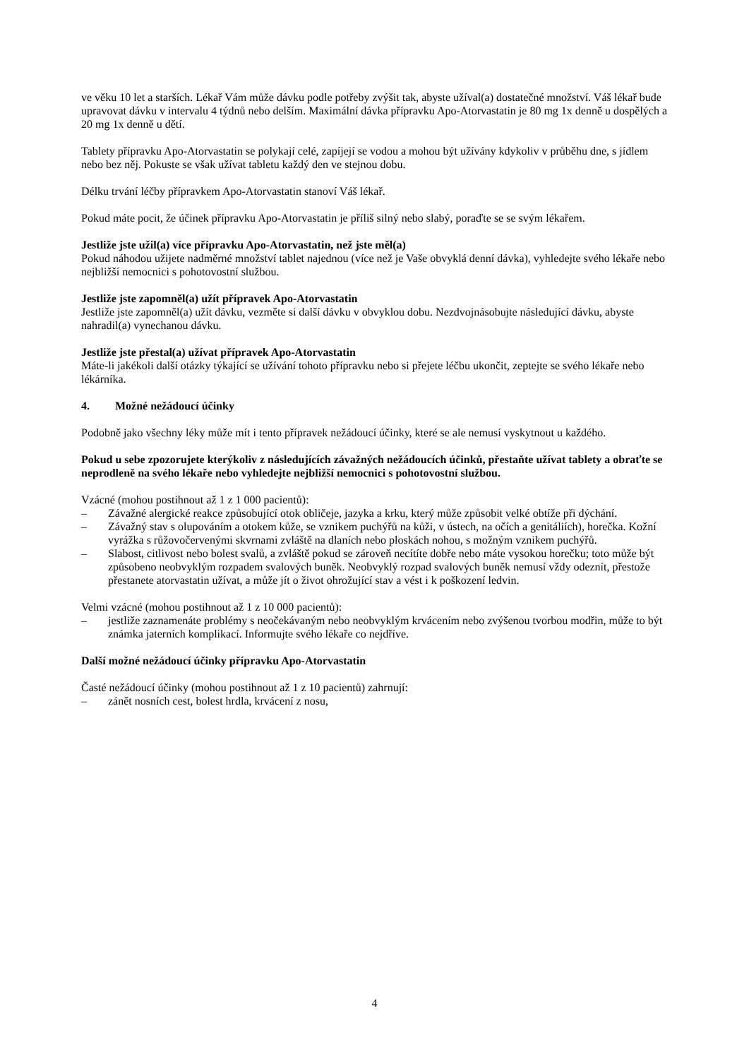ve věku 10 let a starších. Lékař Vám může dávku podle potřeby zvýšit tak, abyste užíval(a) dostatečné množství. Váš lékař bude upravovat dávku v intervalu 4 týdnů nebo delším. Maximální dávka přípravku Apo-Atorvastatin je 80 mg 1x denně u dospělých a 20 mg 1x denně u dětí.
Tablety přípravku Apo-Atorvastatin se polykají celé, zapíjejí se vodou a mohou být užívány kdykoliv v průběhu dne, s jídlem nebo bez něj. Pokuste se však užívat tabletu každý den ve stejnou dobu.
Délku trvání léčby přípravkem Apo-Atorvastatin stanoví Váš lékař.
Pokud máte pocit, že účinek přípravku Apo-Atorvastatin je příliš silný nebo slabý, poraďte se se svým lékařem.
Jestliže jste užil(a) více přípravku Apo-Atorvastatin, než jste měl(a)
Pokud náhodou užijete nadměrné množství tablet najednou (více než je Vaše obvyklá denní dávka), vyhledejte svého lékaře nebo nejbližší nemocnici s pohotovostní službou.
Jestliže jste zapomněl(a) užít přípravek Apo-Atorvastatin
Jestliže jste zapomněl(a) užít dávku, vezměte si další dávku v obvyklou dobu. Nezdvojnásobujte následující dávku, abyste nahradil(a) vynechanou dávku.
Jestliže jste přestal(a) užívat přípravek Apo-Atorvastatin
Máte-li jakékoli další otázky týkající se užívání tohoto přípravku nebo si přejete léčbu ukončit, zeptejte se svého lékaře nebo lékárníka.
4. Možné nežádoucí účinky
Podobně jako všechny léky může mít i tento přípravek nežádoucí účinky, které se ale nemusí vyskytnout u každého.
Pokud u sebe zpozorujete kterýkoliv z následujících závažných nežádoucích účinků, přestaňte užívat tablety a obraťte se neprodleně na svého lékaře nebo vyhledejte nejbližší nemocnici s pohotovostní službou.
Vzácné (mohou postihnout až 1 z 1 000 pacientů):
– Závažné alergické reakce způsobující otok obličeje, jazyka a krku, který může způsobit velké obtíže při dýchání.
– Závažný stav s olupováním a otokem kůže, se vznikem puchýřů na kůži, v ústech, na očích a genitáliích), horečka. Kožní vyrážka s růžovočervenými skvrnami zvláště na dlaních nebo ploskách nohou, s možným vznikem puchýřů.
– Slabost, citlivost nebo bolest svalů, a zvláště pokud se zároveň necítíte dobře nebo máte vysokou horečku; toto může být způsobeno neobvyklým rozpadem svalových buněk. Neobvyklý rozpad svalových buněk nemusí vždy odeznít, přestože přestanete atorvastatin užívat, a může jít o život ohrožující stav a vést i k poškození ledvin.
Velmi vzácné (mohou postihnout až 1 z 10 000 pacientů):
– jestliže zaznamenáte problémy s neočekávaným nebo neobvyklým krvácením nebo zvýšenou tvorbou modřin, může to být známka jaterních komplikací. Informujte svého lékaře co nejdříve.
Další možné nežádoucí účinky přípravku Apo-Atorvastatin
Časté nežádoucí účinky (mohou postihnout až 1 z 10 pacientů) zahrnují:
– zánět nosních cest, bolest hrdla, krvácení z nosu,
4